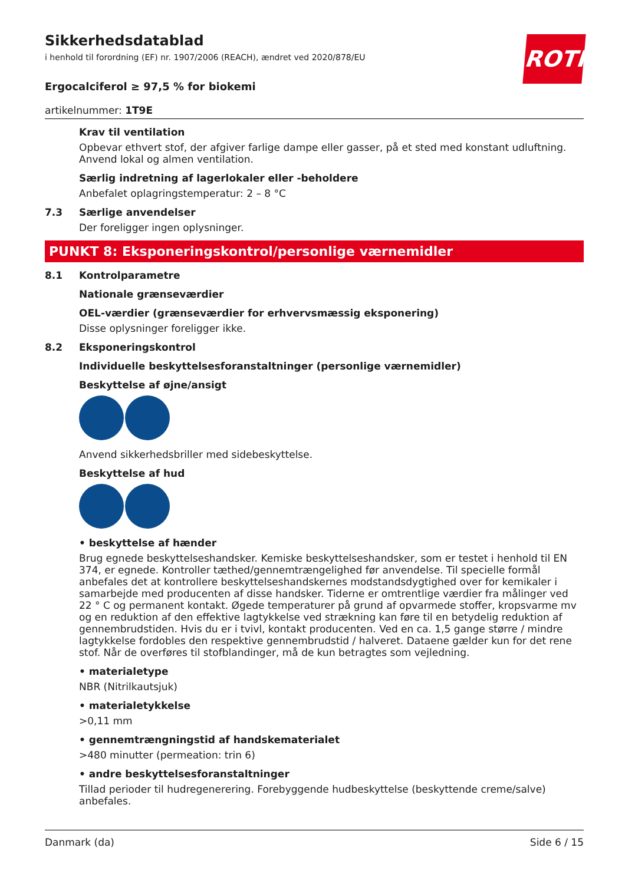ROTH
Sikkerhedsdatablad
i henhold til forordning (EF) nr. 1907/2006 (REACH), ændret ved 2020/878/EU
Ergocalciferol ≥ 97,5 % for biokemi
artikelnummer: 1T9E
Krav til ventilation
Opbevar ethvert stof, der afgiver farlige dampe eller gasser, på et sted med konstant udluftning. Anvend lokal og almen ventilation.
Særlig indretning af lagerlokaler eller -beholdere
Anbefalet oplagringstemperatur: 2 – 8 °C
7.3 Særlige anvendelser
Der foreligger ingen oplysninger.
PUNKT 8: Eksponeringskontrol/personlige værnemidler
8.1 Kontrolparametre
Nationale grænseværdier
OEL-værdier (grænseværdier for erhvervsmæssig eksponering)
Disse oplysninger foreligger ikke.
8.2 Eksponeringskontrol
Individuelle beskyttelsesforanstaltninger (personlige værnemidler)
Beskyttelse af øjne/ansigt
Anvend sikkerhedsbriller med sidebeskyttelse.
Beskyttelse af hud
• beskyttelse af hænder
Brug egnede beskyttelseshandsker. Kemiske beskyttelseshandsker, som er testet i henhold til EN 374, er egnede. Kontroller tæthed/gennemtrængelighed før anvendelse. Til specielle formål anbefales det at kontrollere beskyttelseshandskernes modstandsdygtighed over for kemikaler i samarbejde med producenten af disse handsker. Tiderne er omtrentlige værdier fra målinger ved 22 ° C og permanent kontakt. Øgede temperaturer på grund af opvarmede stoffer, kropsvarme mv og en reduktion af den effektive lagtykkelse ved strækning kan føre til en betydelig reduktion af gennembrudstiden. Hvis du er i tvivl, kontakt producenten. Ved en ca. 1,5 gange større / mindre lagtykkelse fordobles den respektive gennembrudstid / halveret. Dataene gælder kun for det rene stof. Når de overføres til stofblandinger, må de kun betragtes som vejledning.
• materialetype
NBR (Nitrilkautsjuk)
• materialetykkelse
>0,11 mm
• gennemtrængningstid af handskematerialet
>480 minutter (permeation: trin 6)
• andre beskyttelsesforanstaltninger
Tillad perioder til hudregenerering. Forebyggende hudbeskyttelse (beskyttende creme/salve) anbefales.
Danmark (da) Side 6 / 15